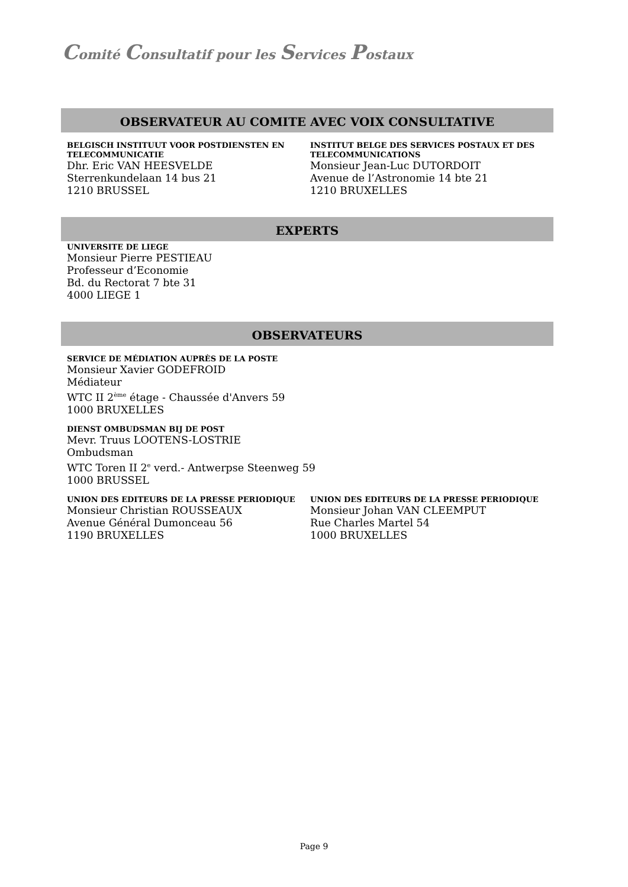Comité Consultatif pour les Services Postaux
OBSERVATEUR AU COMITE AVEC VOIX CONSULTATIVE
BELGISCH INSTITUUT VOOR POSTDIENSTEN EN TELECOMMUNICATIE
Dhr. Eric VAN HEESVELDE
Sterrenkundelaan 14 bus 21
1210 BRUSSEL
INSTITUT BELGE DES SERVICES POSTAUX ET DES TELECOMMUNICATIONS
Monsieur Jean-Luc DUTORDOIT
Avenue de l’Astronomie 14 bte 21
1210 BRUXELLES
EXPERTS
UNIVERSITE DE LIEGE
Monsieur Pierre PESTIEAU
Professeur d’Economie
Bd. du Rectorat 7 bte 31
4000 LIEGE 1
OBSERVATEURS
SERVICE DE MÉDIATION AUPRÈS DE LA POSTE
Monsieur Xavier GODEFROID
Médiateur
WTC II 2<sup>ème</sup> étage - Chaussée d'Anvers 59
1000 BRUXELLES
DIENST OMBUDSMAN BIJ DE POST
Mevr. Truus LOOTENS-LOSTRIE
Ombudsman
WTC Toren II 2<sup>e</sup> verd.- Antwerpse Steenweg 59
1000 BRUSSEL
UNION DES EDITEURS DE LA PRESSE PERIODIQUE
Monsieur Christian ROUSSEAUX
Avenue Général Dumonceau 56
1190 BRUXELLES
UNION DES EDITEURS DE LA PRESSE PERIODIQUE
Monsieur Johan VAN CLEEMPUT
Rue Charles Martel 54
1000 BRUXELLES
Page 9